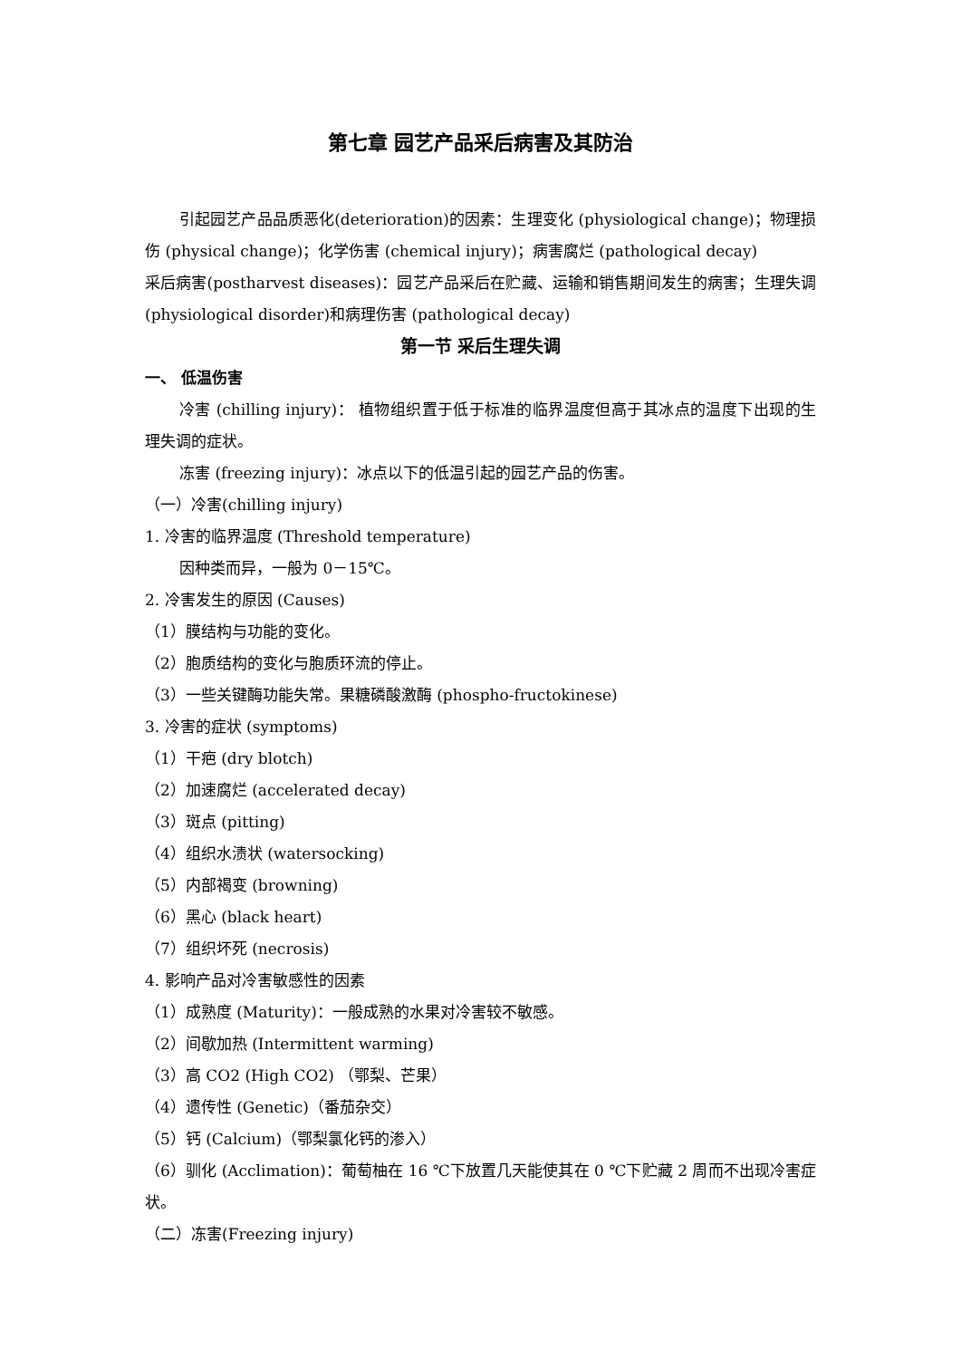第七章 园艺产品采后病害及其防治
引起园艺产品品质恶化(deterioration)的因素：生理变化 (physiological change)；物理损伤 (physical change)；化学伤害 (chemical injury)；病害腐烂 (pathological decay)
采后病害(postharvest diseases)：园艺产品采后在贮藏、运输和销售期间发生的病害；生理失调 (physiological disorder)和病理伤害 (pathological decay)
第一节 采后生理失调
一、 低温伤害
冷害 (chilling injury)： 植物组织置于低于标准的临界温度但高于其冰点的温度下出现的生理失调的症状。
冻害 (freezing injury)：冰点以下的低温引起的园艺产品的伤害。
（一）冷害(chilling injury)
1. 冷害的临界温度 (Threshold temperature)
因种类而异，一般为 0－15℃。
2. 冷害发生的原因 (Causes)
（1）膜结构与功能的变化。
（2）胞质结构的变化与胞质环流的停止。
（3）一些关键酶功能失常。果糖磷酸激酶 (phospho-fructokinese)
3. 冷害的症状 (symptoms)
（1）干疤 (dry blotch)
（2）加速腐烂 (accelerated decay)
（3）斑点 (pitting)
（4）组织水渍状 (watersocking)
（5）内部褐变 (browning)
（6）黑心 (black heart)
（7）组织坏死 (necrosis)
4. 影响产品对冷害敏感性的因素
（1）成熟度 (Maturity)：一般成熟的水果对冷害较不敏感。
（2）间歇加热 (Intermittent warming)
（3）高 CO2 (High CO2) （鄂梨、芒果）
（4）遗传性 (Genetic)（番茄杂交）
（5）钙 (Calcium)（鄂梨氯化钙的渗入）
（6）驯化 (Acclimation)：葡萄柚在 16 ℃下放置几天能使其在 0 ℃下贮藏 2 周而不出现冷害症状。
（二）冻害(Freezing injury)